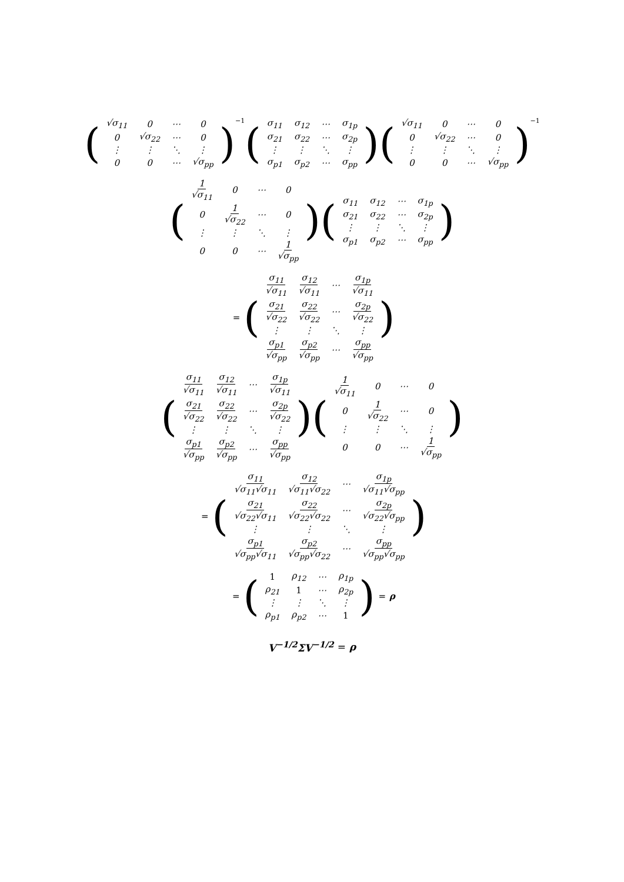(
| √σ<sub>11</sub> | 0 | ⋯ | 0 |
| 0 | √σ<sub>22</sub> | ⋯ | 0 |
| ⋮ | ⋮ | ⋱ | ⋮ |
| 0 | 0 | ⋯ | √σ<sub>pp</sub> |
) −1 (
| σ<sub>11</sub> | σ<sub>12</sub> | ⋯ | σ<sub>1p</sub> |
| σ<sub>21</sub> | σ<sub>22</sub> | ⋯ | σ<sub>2p</sub> |
| ⋮ | ⋮ | ⋱ | ⋮ |
| σ<sub>p1</sub> | σ<sub>p2</sub> | ⋯ | σ<sub>pp</sub> |
) (
| √σ<sub>11</sub> | 0 | ⋯ | 0 |
| 0 | √σ<sub>22</sub> | ⋯ | 0 |
| ⋮ | ⋮ | ⋱ | ⋮ |
| 0 | 0 | ⋯ | √σ<sub>pp</sub> |
) −1
(
| 1 √σ<sub>11</sub> | 0 | ⋯ | 0 |
| 0 | 1 √σ<sub>22</sub> | ⋯ | 0 |
| ⋮ | ⋮ | ⋱ | ⋮ |
| 0 | 0 | ⋯ | 1 √σ<sub>pp</sub> |
) (
| σ<sub>11</sub> | σ<sub>12</sub> | ⋯ | σ<sub>1p</sub> |
| σ<sub>21</sub> | σ<sub>22</sub> | ⋯ | σ<sub>2p</sub> |
| ⋮ | ⋮ | ⋱ | ⋮ |
| σ<sub>p1</sub> | σ<sub>p2</sub> | ⋯ | σ<sub>pp</sub> |
)
= (
| σ<sub>11</sub> √σ<sub>11</sub> | σ<sub>12</sub> √σ<sub>11</sub> | ⋯ | σ<sub>1p</sub> √σ<sub>11</sub> |
| σ<sub>21</sub> √σ<sub>22</sub> | σ<sub>22</sub> √σ<sub>22</sub> | ⋯ | σ<sub>2p</sub> √σ<sub>22</sub> |
| ⋮ | ⋮ | ⋱ | ⋮ |
| σ<sub>p1</sub> √σ<sub>pp</sub> | σ<sub>p2</sub> √σ<sub>pp</sub> | ⋯ | σ<sub>pp</sub> √σ<sub>pp</sub> |
)
(
| σ<sub>11</sub> √σ<sub>11</sub> | σ<sub>12</sub> √σ<sub>11</sub> | ⋯ | σ<sub>1p</sub> √σ<sub>11</sub> |
| σ<sub>21</sub> √σ<sub>22</sub> | σ<sub>22</sub> √σ<sub>22</sub> | ⋯ | σ<sub>2p</sub> √σ<sub>22</sub> |
| ⋮ | ⋮ | ⋱ | ⋮ |
| σ<sub>p1</sub> √σ<sub>pp</sub> | σ<sub>p2</sub> √σ<sub>pp</sub> | ⋯ | σ<sub>pp</sub> √σ<sub>pp</sub> |
) (
| 1 √σ<sub>11</sub> | 0 | ⋯ | 0 |
| 0 | 1 √σ<sub>22</sub> | ⋯ | 0 |
| ⋮ | ⋮ | ⋱ | ⋮ |
| 0 | 0 | ⋯ | 1 √σ<sub>pp</sub> |
)
= (
| σ<sub>11</sub> √σ<sub>11</sub>√σ<sub>11</sub> | σ<sub>12</sub> √σ<sub>11</sub>√σ<sub>22</sub> | ⋯ | σ<sub>1p</sub> √σ<sub>11</sub>√σ<sub>pp</sub> |
| σ<sub>21</sub> √σ<sub>22</sub>√σ<sub>11</sub> | σ<sub>22</sub> √σ<sub>22</sub>√σ<sub>22</sub> | ⋯ | σ<sub>2p</sub> √σ<sub>22</sub>√σ<sub>pp</sub> |
| ⋮ | ⋮ | ⋱ | ⋮ |
| σ<sub>p1</sub> √σ<sub>pp</sub>√σ<sub>11</sub> | σ<sub>p2</sub> √σ<sub>pp</sub>√σ<sub>22</sub> | ⋯ | σ<sub>pp</sub> √σ<sub>pp</sub>√σ<sub>pp</sub> |
)
= (
| 1 | ρ<sub>12</sub> | ⋯ | ρ<sub>1p</sub> |
| ρ<sub>21</sub> | 1 | ⋯ | ρ<sub>2p</sub> |
| ⋮ | ⋮ | ⋱ | ⋮ |
| ρ<sub>p1</sub> | ρ<sub>p2</sub> | ⋯ | 1 |
) = ρ
V<sup>−1/2</sup>ΣV<sup>−1/2</sup> = ρ